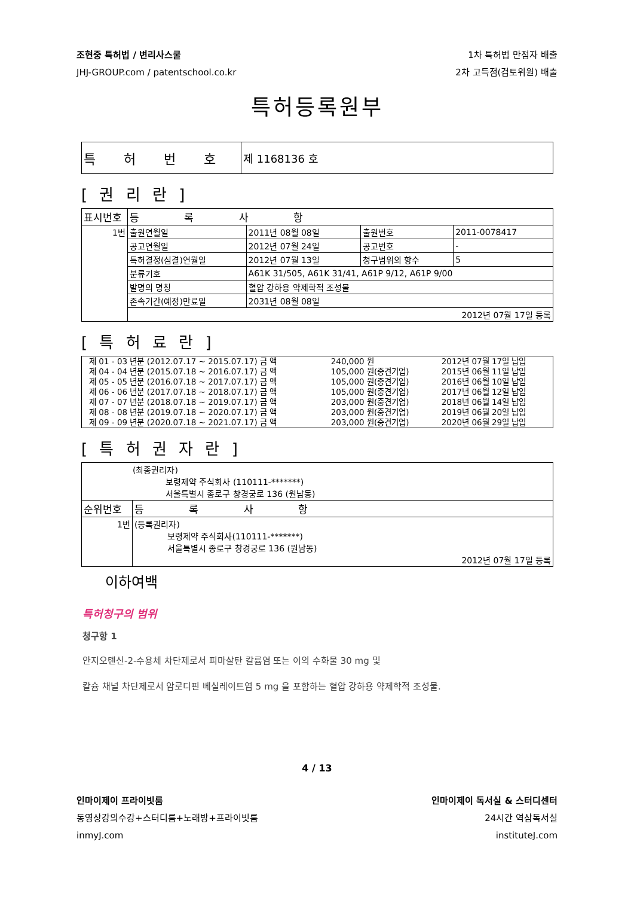조현중 특허법 / 변리사스쿨
JHJ-GROUP.com / patentschool.co.kr
1차 특허법 만점자 배출
2차 고득점(검토위원) 배출
특허등록원부
| 특 허 번 호 | 제 1168136 호 |
[ 권 리 란 ]
| 표시번호 | 등 록 사 항 | | | |
| 1번 | 출원연월일 | 2011년 08월 08일 | 출원번호 | 2011-0078417 |
| | 공고연월일 | 2012년 07월 24일 | 공고번호 | - |
| | 특허결정(심결)연월일 | 2012년 07월 13일 | 청구범위의 항수 | 5 |
| | 분류기호 | A61K 31/505, A61K 31/41, A61P 9/12, A61P 9/00 | | |
| | 발명의 명칭 | 혈압 강하용 약제학적 조성물 | | |
| | 존속기간(예정)만료일 | 2031년 08월 08일 | | |
| | 2012년 07월 17일 등록 | | | |
[ 특 허 료 란 ]
| 제 01 - 03 년분 (2012.07.17 ~ 2015.07.17) 금 액 | 240,000 원 | 2012년 07월 17일 납입 |
| 제 04 - 04 년분 (2015.07.18 ~ 2016.07.17) 금 액 | 105,000 원(중견기업) | 2015년 06월 11일 납입 |
| 제 05 - 05 년분 (2016.07.18 ~ 2017.07.17) 금 액 | 105,000 원(중견기업) | 2016년 06월 10일 납입 |
| 제 06 - 06 년분 (2017.07.18 ~ 2018.07.17) 금 액 | 105,000 원(중견기업) | 2017년 06월 12일 납입 |
| 제 07 - 07 년분 (2018.07.18 ~ 2019.07.17) 금 액 | 203,000 원(중견기업) | 2018년 06월 14일 납입 |
| 제 08 - 08 년분 (2019.07.18 ~ 2020.07.17) 금 액 | 203,000 원(중견기업) | 2019년 06월 20일 납입 |
| 제 09 - 09 년분 (2020.07.18 ~ 2021.07.17) 금 액 | 203,000 원(중견기업) | 2020년 06월 29일 납입 |
[ 특 허 권 자 란 ]
| (최종권리자) 보령제약 주식회사 (110111-*******) 서울특별시 종로구 창경궁로 136 (원남동) | |
| 순위번호 | 등 록 사 항 |
| 1번 | (등록권리자) 보령제약 주식회사(110111-*******) 서울특별시 종로구 창경궁로 136 (원남동) 2012년 07월 17일 등록 |
이하여백
특허청구의 범위
청구항 1
안지오텐신-2-수용체 차단제로서 피마살탄 칼륨염 또는 이의 수화물 30 mg 및
칼슘 채널 차단제로서 암로디핀 베실레이트염 5 mg 을 포함하는 혈압 강하용 약제학적 조성물.
4 / 13
인마이제이 프라이빗룸
동영상강의수강+스터디룸+노래방+프라이빗룸
inmyJ.com
인마이제이 독서실 & 스터디센터
24시간 역삼독서실
instituteJ.com